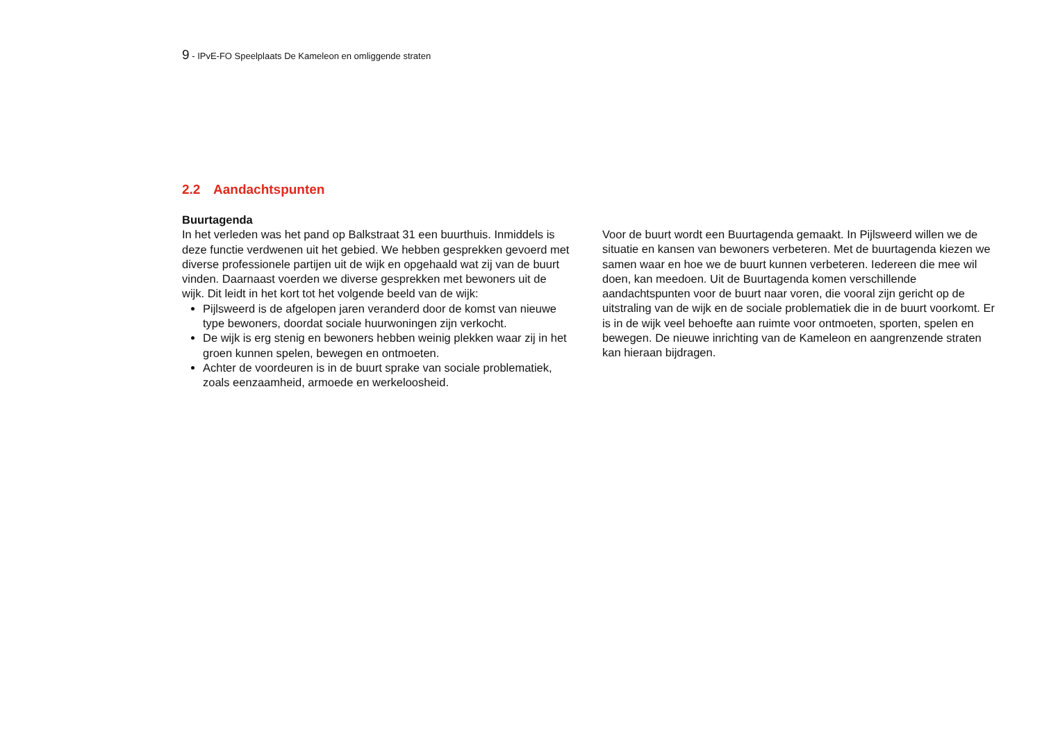9 - IPvE-FO Speelplaats De Kameleon en omliggende straten
2.2 Aandachtspunten
Buurtagenda
In het verleden was het pand op Balkstraat 31 een buurthuis. Inmiddels is deze functie verdwenen uit het gebied. We hebben gesprekken gevoerd met diverse professionele partijen uit de wijk en opgehaald wat zij van de buurt vinden. Daarnaast voerden we diverse gesprekken met bewoners uit de wijk. Dit leidt in het kort tot het volgende beeld van de wijk:
Pijlsweerd is de afgelopen jaren veranderd door de komst van nieuwe type bewoners, doordat sociale huurwoningen zijn verkocht.
De wijk is erg stenig en bewoners hebben weinig plekken waar zij in het groen kunnen spelen, bewegen en ontmoeten.
Achter de voordeuren is in de buurt sprake van sociale problematiek, zoals eenzaamheid, armoede en werkeloosheid.
Voor de buurt wordt een Buurtagenda gemaakt. In Pijlsweerd willen we de situatie en kansen van bewoners verbeteren. Met de buurtagenda kiezen we samen waar en hoe we de buurt kunnen verbeteren. Iedereen die mee wil doen, kan meedoen. Uit de Buurtagenda komen verschillende aandachtspunten voor de buurt naar voren, die vooral zijn gericht op de uitstraling van de wijk en de sociale problematiek die in de buurt voorkomt. Er is in de wijk veel behoefte aan ruimte voor ontmoeten, sporten, spelen en bewegen. De nieuwe inrichting van de Kameleon en aangrenzende straten kan hieraan bijdragen.